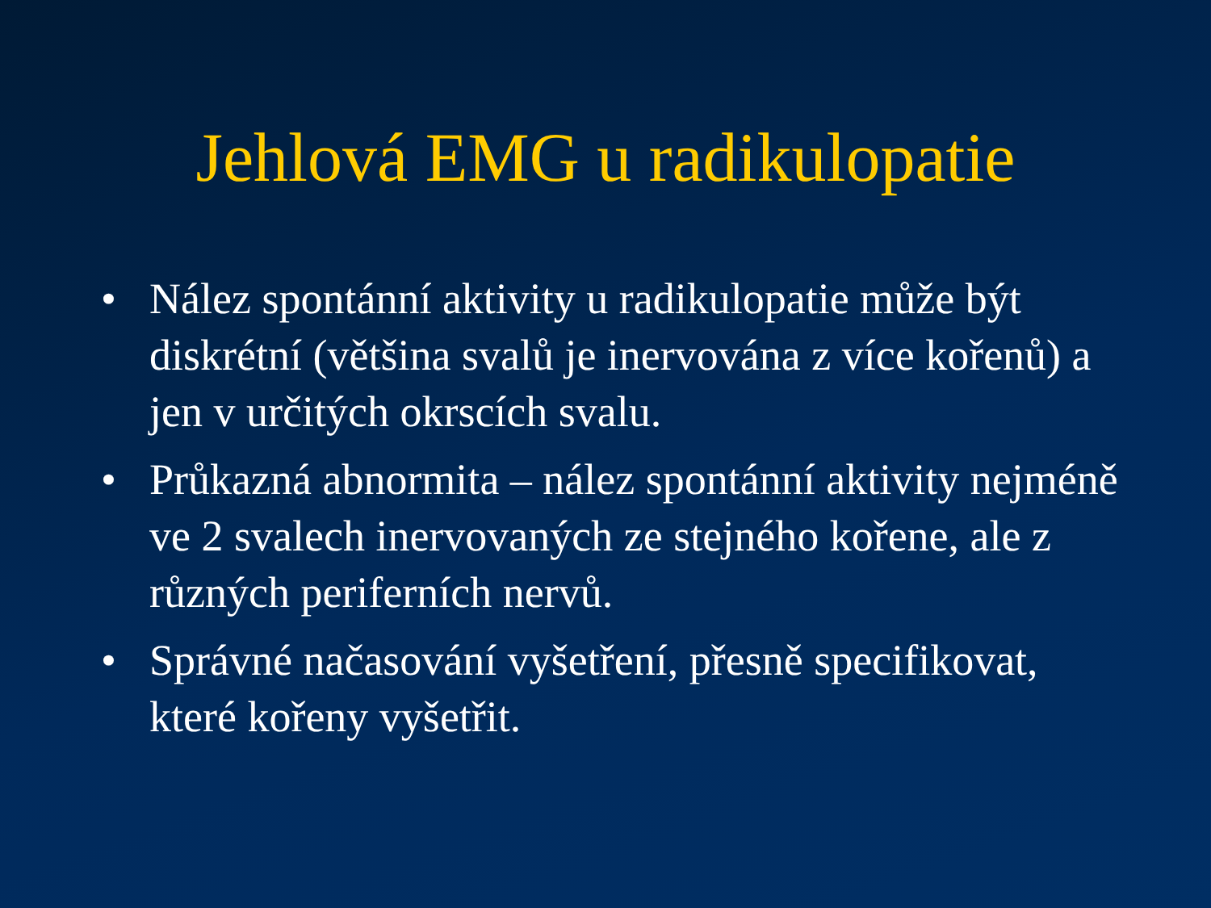Jehlová EMG u radikulopatie
• Nález spontánní aktivity u radikulopatie může být diskrétní (většina svalů je inervována z více kořenů) a jen v určitých okrscích svalu.
• Průkazná abnormita – nález spontánní aktivity nejméně ve 2 svalech inervovaných ze stejného kořene, ale z různých periferních nervů.
• Správné načasování vyšetření, přesně specifikovat, které kořeny vyšetřit.